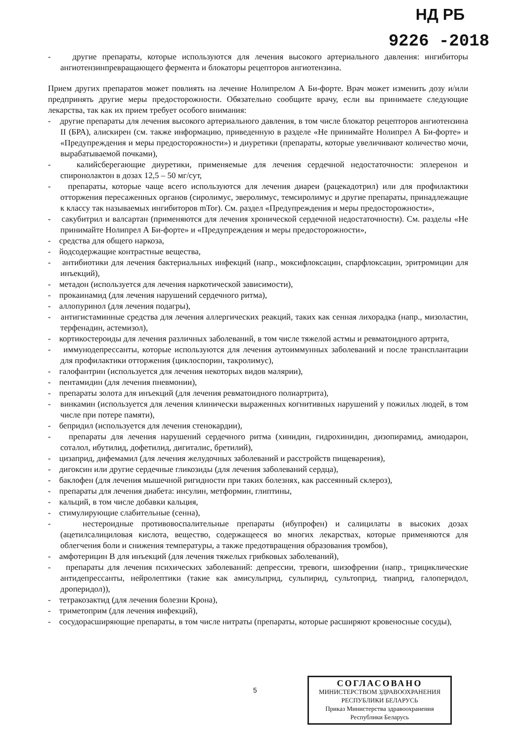НД РБ
9226 -2018
- другие препараты, которые используются для лечения высокого артериального давления: ингибиторы ангиотензинпревращающего фермента и блокаторы рецепторов ангиотензина.
Прием других препаратов может повлиять на лечение Нолипрелом А Би-форте. Врач может изменить дозу и/или предпринять другие меры предосторожности. Обязательно сообщите врачу, если вы принимаете следующие лекарства, так как их прием требует особого внимания:
- другие препараты для лечения высокого артериального давления, в том числе блокатор рецепторов ангиотензина II (БРА), алискирен (см. также информацию, приведенную в разделе «Не принимайте Нолипрел А Би-форте» и «Предупреждения и меры предосторожности») и диуретики (препараты, которые увеличивают количество мочи, вырабатываемой почками),
- калийсберегающие диуретики, применяемые для лечения сердечной недостаточности: эплеренон и спиронолактон в дозах 12,5 – 50 мг/сут,
- препараты, которые чаще всего используются для лечения диареи (рацекадотрил) или для профилактики отторжения пересаженных органов (сиролимус, эверолимус, темсиролимус и другие препараты, принадлежащие к классу так называемых ингибиторов mTor). См. раздел «Предупреждения и меры предосторожности»,
- сакубитрил и валсартан (применяются для лечения хронической сердечной недостаточности). См. разделы «Не принимайте Нолипрел А Би-форте» и «Предупреждения и меры предосторожности»,
- средства для общего наркоза,
- йодсодержащие контрастные вещества,
- антибиотики для лечения бактериальных инфекций (напр., моксифлоксацин, спарфлоксацин, эритромицин для инъекций),
- метадон (используется для лечения наркотической зависимости),
- прокаинамид (для лечения нарушений сердечного ритма),
- аллопуринол (для лечения подагры),
- антигистаминные средства для лечения аллергических реакций, таких как сенная лихорадка (напр., мизоластин, терфенадин, астемизол),
- кортикостероиды для лечения различных заболеваний, в том числе тяжелой астмы и ревматоидного артрита,
- иммунодепрессанты, которые используются для лечения аутоиммунных заболеваний и после трансплантации для профилактики отторжения (циклоспорин, такролимус),
- галофантрин (используется для лечения некоторых видов малярии),
- пентамидин (для лечения пневмонии),
- препараты золота для инъекций (для лечения ревматоидного полиартрита),
- винкамин (используется для лечения клинически выраженных когнитивных нарушений у пожилых людей, в том числе при потере памяти),
- бепридил (используется для лечения стенокардии),
- препараты для лечения нарушений сердечного ритма (хинидин, гидрохинидин, дизопирамид, амиодарон, соталол, ибутилид, дофетилид, дигиталис, бретилий),
- цизаприд, дифемамил (для лечения желудочных заболеваний и расстройств пищеварения),
- дигоксин или другие сердечные гликозиды (для лечения заболеваний сердца),
- баклофен (для лечения мышечной ригидности при таких болезнях, как рассеянный склероз),
- препараты для лечения диабета: инсулин, метформин, глиптины,
- кальций, в том числе добавки кальция,
- стимулирующие слабительные (сенна),
- нестероидные противовоспалительные препараты (ибупрофен) и салицилаты в высоких дозах (ацетилсалициловая кислота, вещество, содержащееся во многих лекарствах, которые применяются для облегчения боли и снижения температуры, а также предотвращения образования тромбов),
- амфотерицин В для инъекций (для лечения тяжелых грибковых заболеваний),
- препараты для лечения психических заболеваний: депрессии, тревоги, шизофрении (напр., трициклические антидепрессанты, нейролептики (такие как амисульприд, сульпирид, сультоприд, тиаприд, галоперидол, дроперидол)),
- тетракозактид (для лечения болезни Крона),
- триметоприм (для лечения инфекций),
- сосудорасширяющие препараты, в том числе нитраты (препараты, которые расширяют кровеносные сосуды),
5
СОГЛАСОВАНО
МИНИСТЕРСТВОМ ЗДРАВООХРАНЕНИЯ
РЕСПУБЛИКИ БЕЛАРУСЬ
Приказ Министерства здравоохранения
Республики Беларусь